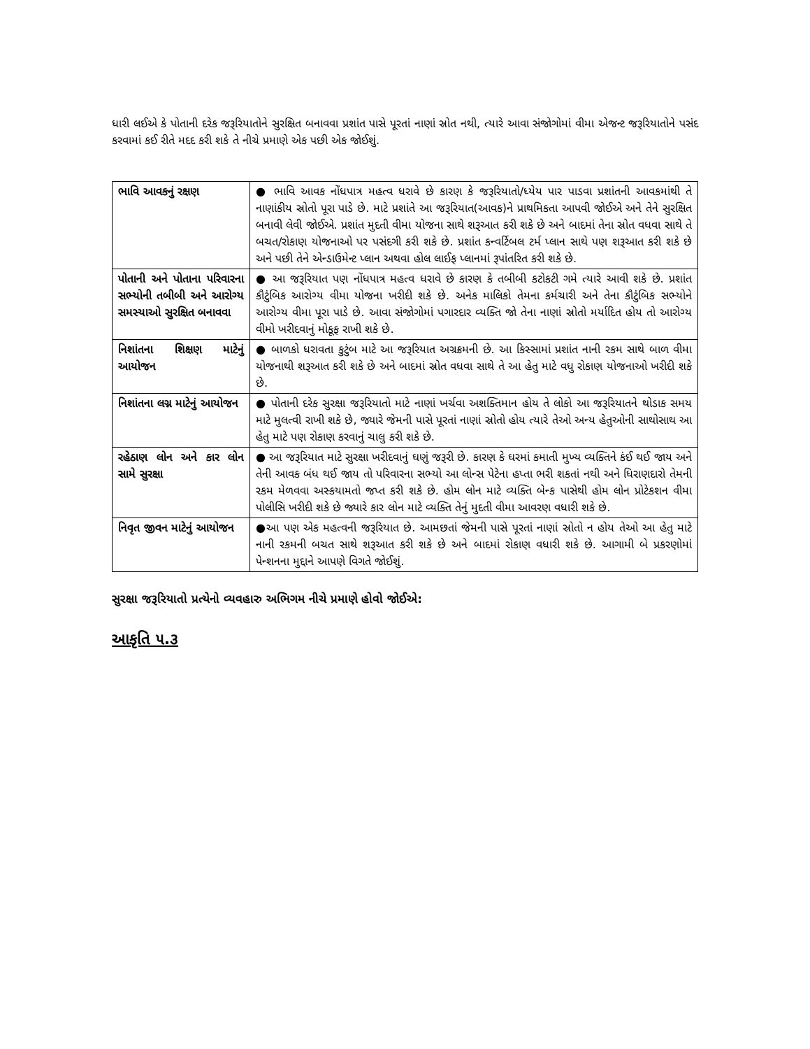ધારી લઈએ કે પોતાની દરેક જરૂરિયાતોને સુરક્ષિત બનાવવા પ્રશાંત પાસે પૂરતાં નાણાં સ્રોત નથી, ત્યારે આવા સંજોગોમાં વીમા એજન્ટ જરૂરિયાતોને પસંદ કરવામાં કઈ રીતે મદદ કરી શકે તે નીચે પ્રમાણે એક પછી એક જોઈશું.
| ભાવિ આવકનું રક્ષણ | ● ભાવિ આવક નોંધપાત્ર મહત્વ ધરાવે છે કારણ કે જરૂરિયાતો/ધ્યેય પાર પાડવા પ્રશાંતની આવકમાંથી તે નાણાંકીય સ્રોતો પૂરા પાડે છે. માટે પ્રશાંતે આ જરૂરિયાત(આવક)ને પ્રાથમિકતા આપવી જોઈએ અને તેને સુરક્ષિત બનાવી લેવી જોઈએ. પ્રશાંત મુદતી વીમા યોજના સાથે શરૂઆત કરી શકે છે અને બાદમાં તેના સ્રોત વધવા સાથે તે બચત/રોકાણ યોજનાઓ પર પસંદગી કરી શકે છે. પ્રશાંત કન્વર્ટિબલ ટર્મ પ્લાન સાથે પણ શરૂઆત કરી શકે છે અને પછી તેને એન્ડાઉમેન્ટ પ્લાન અથવા હોલ લાઈફ પ્લાનમાં રૂપાંતરિત કરી શકે છે. |
| પોતાની અને પોતાના પરિવારના સભ્યોની તબીબી અને આરોગ્ય સમસ્યાઓ સુરક્ષિત બનાવવા | ● આ જરૂરિયાત પણ નોંધપાત્ર મહત્વ ધરાવે છે કારણ કે તબીબી કટોકટી ગમે ત્યારે આવી શકે છે. પ્રશાંત કૌટુંબિક આરોગ્ય વીમા યોજના ખરીદી શકે છે. અનેક માલિકો તેમના કર્મચારી અને તેના કૌટુંબિક સભ્યોને આરોગ્ય વીમા પૂરા પાડે છે. આવા સંજોગોમાં પગારદાર વ્યક્તિ જો તેના નાણાં સ્રોતો મર્યાદિત હોય તો આરોગ્ય વીમો ખરીદવાનું મોકૂફ રાખી શકે છે. |
| નિશાંતના શિક્ષણ માટેનું આયોજન | ● બાળકો ધરાવતા કુટુંબ માટે આ જરૂરિયાત અગ્રક્રમની છે. આ કિસ્સામાં પ્રશાંત નાની રકમ સાથે બાળ વીમા યોજનાથી શરૂઆત કરી શકે છે અને બાદમાં સ્રોત વધવા સાથે તે આ હેતુ માટે વધુ રોકાણ યોજનાઓ ખરીદી શકે છે. |
| નિશાંતના લગ્ન માટેનું આયોજન | ● પોતાની દરેક સુરક્ષા જરૂરિયાતો માટે નાણાં ખર્ચવા અશક્તિમાન હોય તે લોકો આ જરૂરિયાતને થોડાક સમય માટે મુલત્વી રાખી શકે છે, જ્યારે જેમની પાસે પૂરતાં નાણાં સ્રોતો હોય ત્યારે તેઓ અન્ય હેતુઓની સાથોસાથ આ હેતુ માટે પણ રોકાણ કરવાનું ચાલુ કરી શકે છે. |
| રહેઠાણ લોન અને કાર લોન સામે સુરક્ષા | ● આ જરૂરિયાત માટે સુરક્ષા ખરીદવાનું ઘણું જરૂરી છે. કારણ કે ઘરમાં કમાતી મુખ્ય વ્યક્તિને કંઈ થઈ જાય અને તેની આવક બંધ થઈ જાય તો પરિવારના સભ્યો આ લોન્સ પેટેના હપ્તા ભરી શકતાં નથી અને ધિરાણદારો તેમની રકમ મેળવવા અસ્કયામતો જપ્ત કરી શકે છે. હોમ લોન માટે વ્યક્તિ બેન્ક પાસેથી હોમ લોન પ્રોટેકશન વીમા પોલીસિ ખરીદી શકે છે જ્યારે કાર લોન માટે વ્યક્તિ તેનું મુદતી વીમા આવરણ વધારી શકે છે. |
| નિવૃત જીવન માટેનું આયોજન | ●આ પણ એક મહત્વની જરૂરિયાત છે. આમછતાં જેમની પાસે પૂરતાં નાણાં સ્રોતો ન હોય તેઓ આ હેતુ માટે નાની રકમની બચત સાથે શરૂઆત કરી શકે છે અને બાદમાં રોકાણ વધારી શકે છે. આગામી બે પ્રકરણોમાં પેન્શનના મુદ્દાને આપણે વિગતે જોઈશું. |
સુરક્ષા જરૂરિયાતો પ્રત્યેનો વ્યવહારુ અભિગમ નીચે પ્રમાણે હોવો જોઈએ:
આકૃતિ ૫.૩